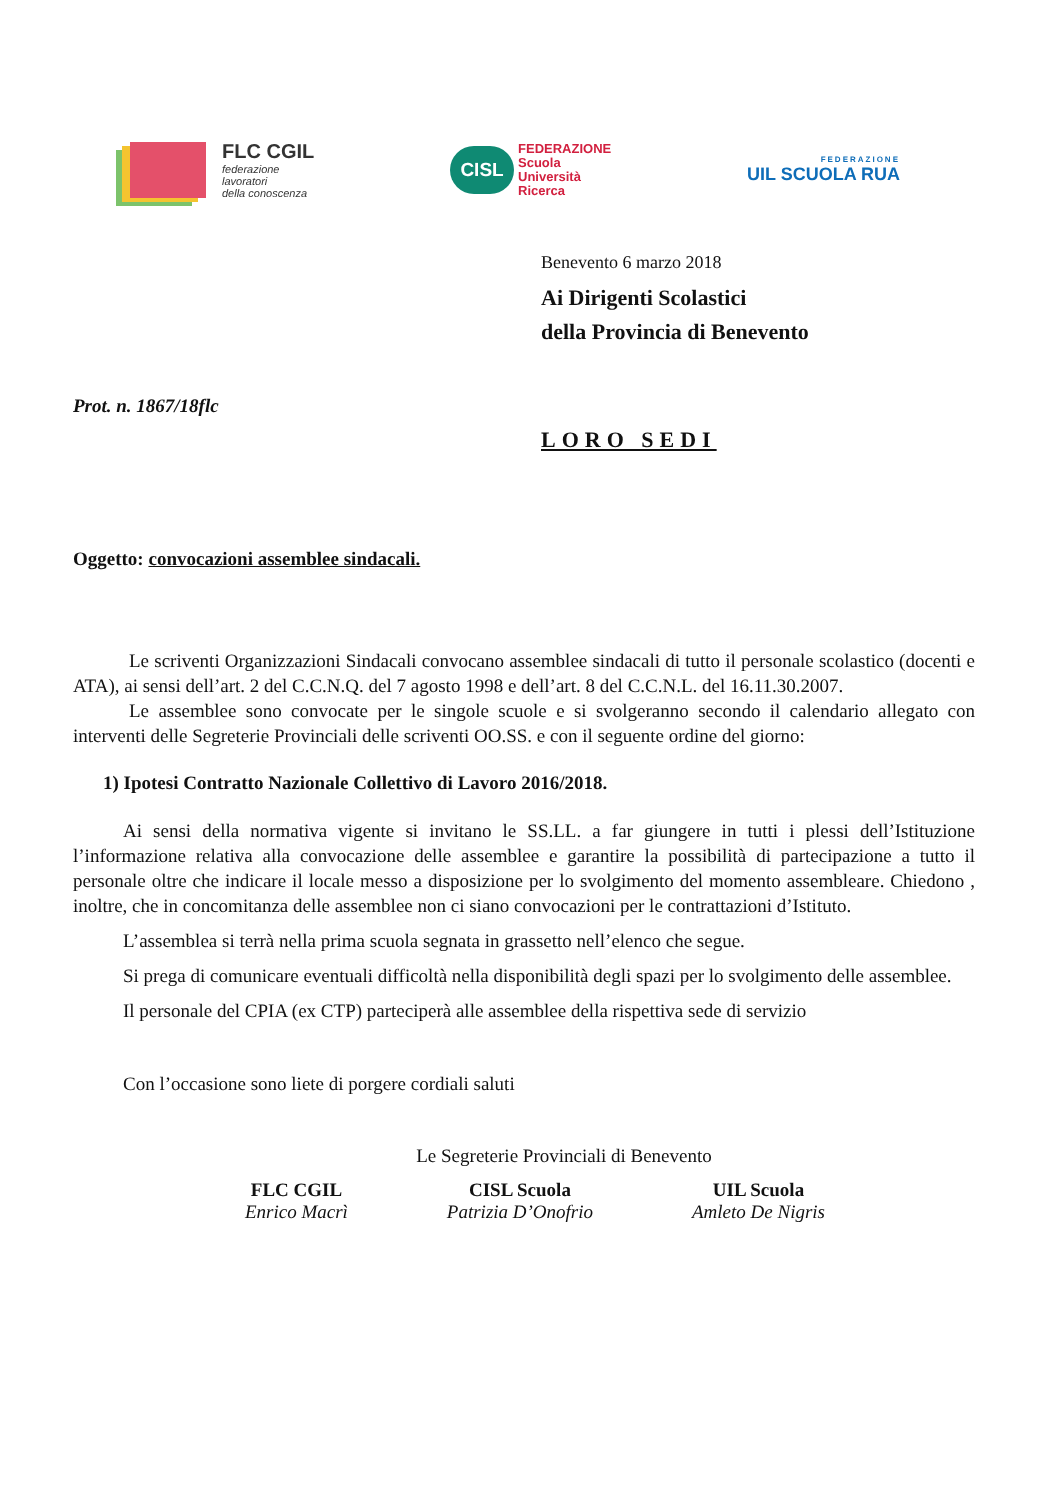FLC CGIL
federazione
lavoratori
della conoscenza
CISL
FEDERAZIONE
Scuola
Università
Ricerca
FEDERAZIONE
UIL SCUOLA RUA
Benevento 6 marzo 2018
Ai Dirigenti Scolastici
della Provincia di Benevento
Prot. n. 1867/18flc
LORO SEDI
Oggetto: convocazioni assemblee sindacali.
Le scriventi Organizzazioni Sindacali convocano assemblee sindacali di tutto il personale scolastico (docenti e ATA), ai sensi dell’art. 2 del C.C.N.Q. del 7 agosto 1998 e dell’art. 8 del C.C.N.L. del 16.11.30.2007.
Le assemblee sono convocate per le singole scuole e si svolgeranno secondo il calendario allegato con interventi delle Segreterie Provinciali delle scriventi OO.SS. e con il seguente ordine del giorno:
1) Ipotesi Contratto Nazionale Collettivo di Lavoro 2016/2018.
Ai sensi della normativa vigente si invitano le SS.LL. a far giungere in tutti i plessi dell’Istituzione l’informazione relativa alla convocazione delle assemblee e garantire la possibilità di partecipazione a tutto il personale oltre che indicare il locale messo a disposizione per lo svolgimento del momento assembleare. Chiedono , inoltre, che in concomitanza delle assemblee non ci siano convocazioni per le contrattazioni d’Istituto.
L’assemblea si terrà nella prima scuola segnata in grassetto nell’elenco che segue.
Si prega di comunicare eventuali difficoltà nella disponibilità degli spazi per lo svolgimento delle assemblee.
Il personale del CPIA (ex CTP) parteciperà alle assemblee della rispettiva sede di servizio
Con l’occasione sono liete di porgere cordiali saluti
Le Segreterie Provinciali di Benevento
FLC CGIL
Enrico Macrì
CISL Scuola
Patrizia D’Onofrio
UIL Scuola
Amleto De Nigris